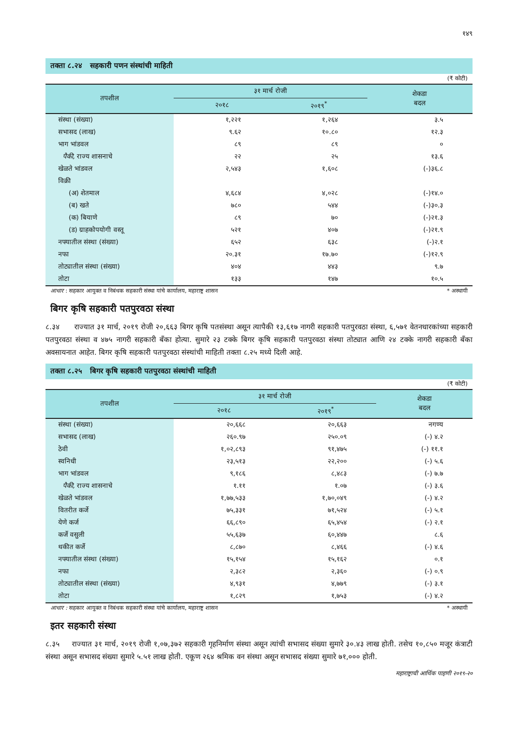१४९
तक्ता ८.२४ सहकारी पणन संस्थांची माहिती
(₹ कोटी)
| तपशील | ३१ मार्च रोजी | | शेकडा बदल |
| --- | --- | --- | --- |
| | २०१८ | २०१९<sup>*</sup> | |
| संस्था (संख्या) | १,२२१ | १,२६४ | ३.५ |
| सभासद (लाख) | ९.६२ | १०.८० | १२.३ |
| भाग भांडवल | ८९ | ८९ | ० |
| पैकी, राज्य शासनाचे | २२ | २५ | १३.६ |
| खेळते भांडवल | २,५४३ | १,६०८ | (-)३६.८ |
| विक्री | | | |
| (अ) शेतमाल | ४,६८४ | ४,०२८ | (-)१४.० |
| (ब) खते | ७८० | ५४४ | (-)३०.३ |
| (क) बियाणे | ८९ | ७० | (-)२१.३ |
| (ड) ग्राहकोपयोगी वस्तू | ५२१ | ४०७ | (-)२१.९ |
| नफ्यातील संस्था (संख्या) | ६५२ | ६३८ | (-)२.१ |
| नफा | २०.३१ | १७.७० | (-)१२.९ |
| तोट्यातील संस्था (संख्या) | ४०४ | ४४३ | ९.७ |
| तोटा | १३३ | १४७ | १०.५ |
आधार : सहकार आयुक्त व निबंधक सहकारी संस्था यांचे कार्यालय, महाराष्ट्र शासन * अस्थायी
बिगर कृषि सहकारी पतपुरवठा संस्था
८.३४ राज्यात ३१ मार्च, २०१९ रोजी २०,६६३ बिगर कृषि पतसंस्था असून त्यापैकी १३,६१७ नागरी सहकारी पतपुरवठा संस्था, ६,५७१ वेतनधारकांच्या सहकारी पतपुरवठा संस्था व ४७५ नागरी सहकारी बँका होत्या. सुमारे २३ टक्के बिगर कृषि सहकारी पतपुरवठा संस्था तोट्यात आणि २४ टक्के नागरी सहकारी बँका अवसायनात आहेत. बिगर कृषि सहकारी पतपुरवठा संस्थांची माहिती तक्ता ८.२५ मध्ये दिली आहे.
तक्ता ८.२५ बिगर कृषि सहकारी पतपुरवठा संस्थांची माहिती
(₹ कोटी)
| तपशील | ३१ मार्च रोजी | | शेकडा बदल |
| --- | --- | --- | --- |
| | २०१८ | २०१९<sup>*</sup> | |
| संस्था (संख्या) | २०,६६८ | २०,६६३ | नगण्य |
| सभासद (लाख) | २६०.९७ | २५०.०९ | (-) ४.२ |
| ठेवी | १,०२,८९३ | ९१,४७५ | (-) ११.१ |
| स्वनिधी | २३,५१३ | २२,२०० | (-) ५.६ |
| भाग भांडवल | ९,१८६ | ८,४८३ | (-) ७.७ |
| पैकी, राज्य शासनाचे | १.११ | १.०७ | (-) ३.६ |
| खेळते भांडवल | १,७७,५३३ | १,७०,०४९ | (-) ४.२ |
| वितरीत कर्जे | ७५,३३१ | ७१,५२४ | (-) ५.१ |
| येणे कर्ज | ६६,८९० | ६५,४५४ | (-) २.१ |
| कर्जे वसुली | ५५,६३७ | ६०,४४७ | ८.६ |
| थकीत कर्जे | ८,८७० | ८,४६६ | (-) ४.६ |
| नफ्यातील संस्था (संख्या) | १५,१५४ | १५,१६२ | ०.१ |
| नफा | २,३८२ | २,३६० | (-) ०.९ |
| तोट्यातील संस्था (संख्या) | ४,९३१ | ४,७७९ | (-) ३.१ |
| तोटा | १,८२९ | १,७५३ | (-) ४.२ |
आधार : सहकार आयुक्त व निबंधक सहकारी संस्था यांचे कार्यालय, महाराष्ट्र शासन * अस्थायी
इतर सहकारी संस्था
८.३५ राज्यात ३१ मार्च, २०१९ रोजी १,०७,३७२ सहकारी गृहनिर्माण संस्था असून त्यांची सभासद संख्या सुमारे ३०.४३ लाख होती. तसेच १०,८५० मजूर कंत्राटी संस्था असून सभासद संख्या सुमारे ५.५१ लाख होती. एकूण २६४ श्रमिक वन संस्था असून सभासद संख्या सुमारे ७१,००० होती.
महाराष्ट्राची आर्थिक पाहणी २०१९-२०